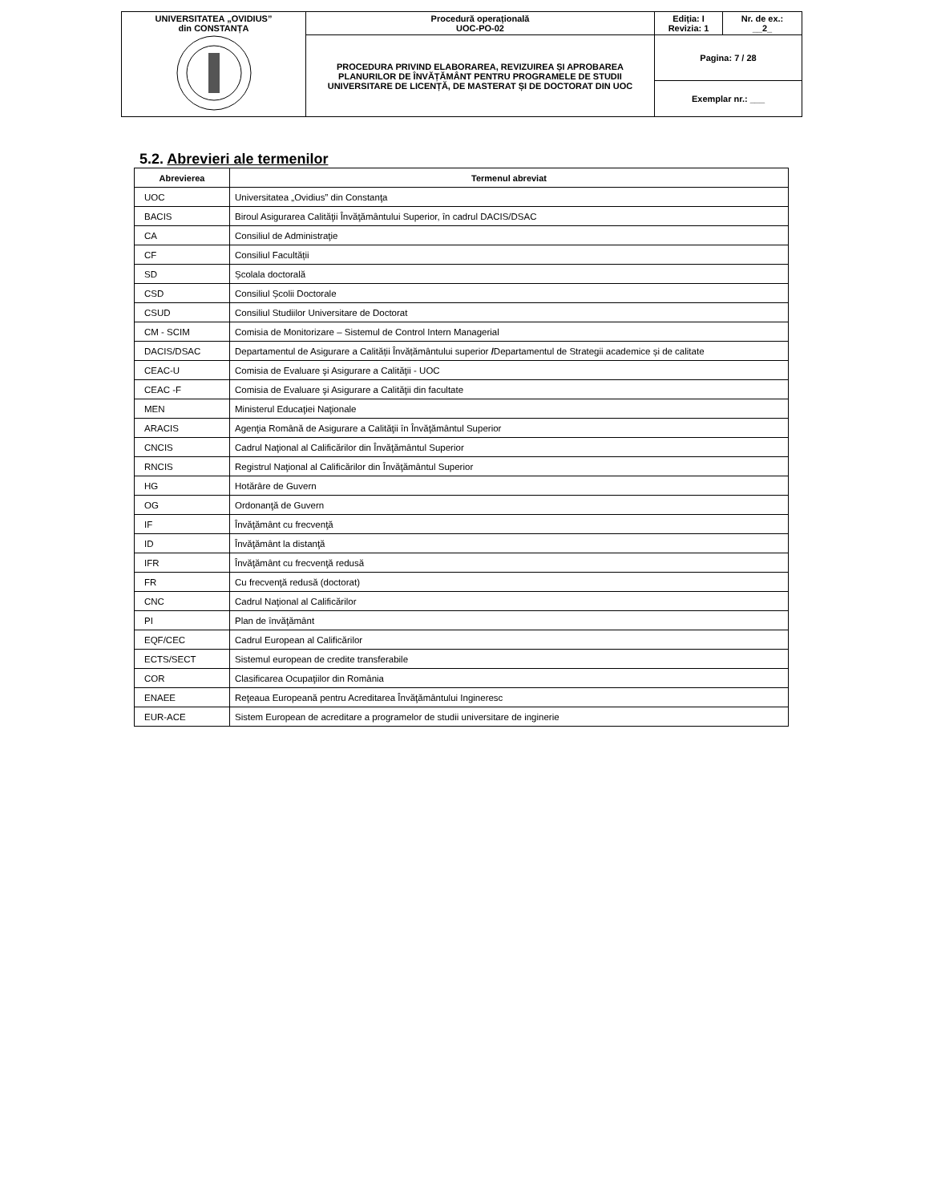| UNIVERSITATEA „OVIDIUS” din CONSTANȚA | Procedură operațională UOC-PO-02 | Ediția: I Revizia: 1 | Nr. de ex.: __2_ |
| | PROCEDURA PRIVIND ELABORAREA, REVIZUIREA ȘI APROBAREA PLANURILOR DE ÎNVĂȚĂMÂNT PENTRU PROGRAMELE DE STUDII UNIVERSITARE DE LICENȚĂ, DE MASTERAT ȘI DE DOCTORAT DIN UOC | Pagina: 7 / 28 | |
| | | Exemplar nr.: ___ | |
5.2. Abrevieri ale termenilor
| Abrevierea | Termenul abreviat |
| --- | --- |
| UOC | Universitatea „Ovidius” din Constanţa |
| BACIS | Biroul Asigurarea Calităţii Învăţământului Superior, în cadrul DACIS/DSAC |
| CA | Consiliul de Administraţie |
| CF | Consiliul Facultății |
| SD | Școlala doctorală |
| CSD | Consiliul Școlii Doctorale |
| CSUD | Consiliul Studiilor Universitare de Doctorat |
| CM - SCIM | Comisia de Monitorizare – Sistemul de Control Intern Managerial |
| DACIS/DSAC | Departamentul de Asigurare a Calității Învățământului superior / Departamentul de Strategii academice și de calitate |
| CEAC-U | Comisia de Evaluare şi Asigurare a Calităţii - UOC |
| CEAC -F | Comisia de Evaluare şi Asigurare a Calităţii din facultate |
| MEN | Ministerul Educaţiei Naţionale |
| ARACIS | Agenţia Română de Asigurare a Calităţii în Învăţământul Superior |
| CNCIS | Cadrul Naţional al Calificărilor din Învăţământul Superior |
| RNCIS | Registrul Naţional al Calificărilor din Învăţământul Superior |
| HG | Hotărâre de Guvern |
| OG | Ordonanţă de Guvern |
| IF | Învăţământ cu frecvenţă |
| ID | Învăţământ la distanţă |
| IFR | Învăţământ cu frecvenţă redusă |
| FR | Cu frecvenţă redusă (doctorat) |
| CNC | Cadrul Naţional al Calificărilor |
| PI | Plan de învăţământ |
| EQF/CEC | Cadrul European al Calificărilor |
| ECTS/SECT | Sistemul european de credite transferabile |
| COR | Clasificarea Ocupaţiilor din România |
| ENAEE | Reţeaua Europeană pentru Acreditarea Învăţământului Ingineresc |
| EUR-ACE | Sistem European de acreditare a programelor de studii universitare de inginerie |